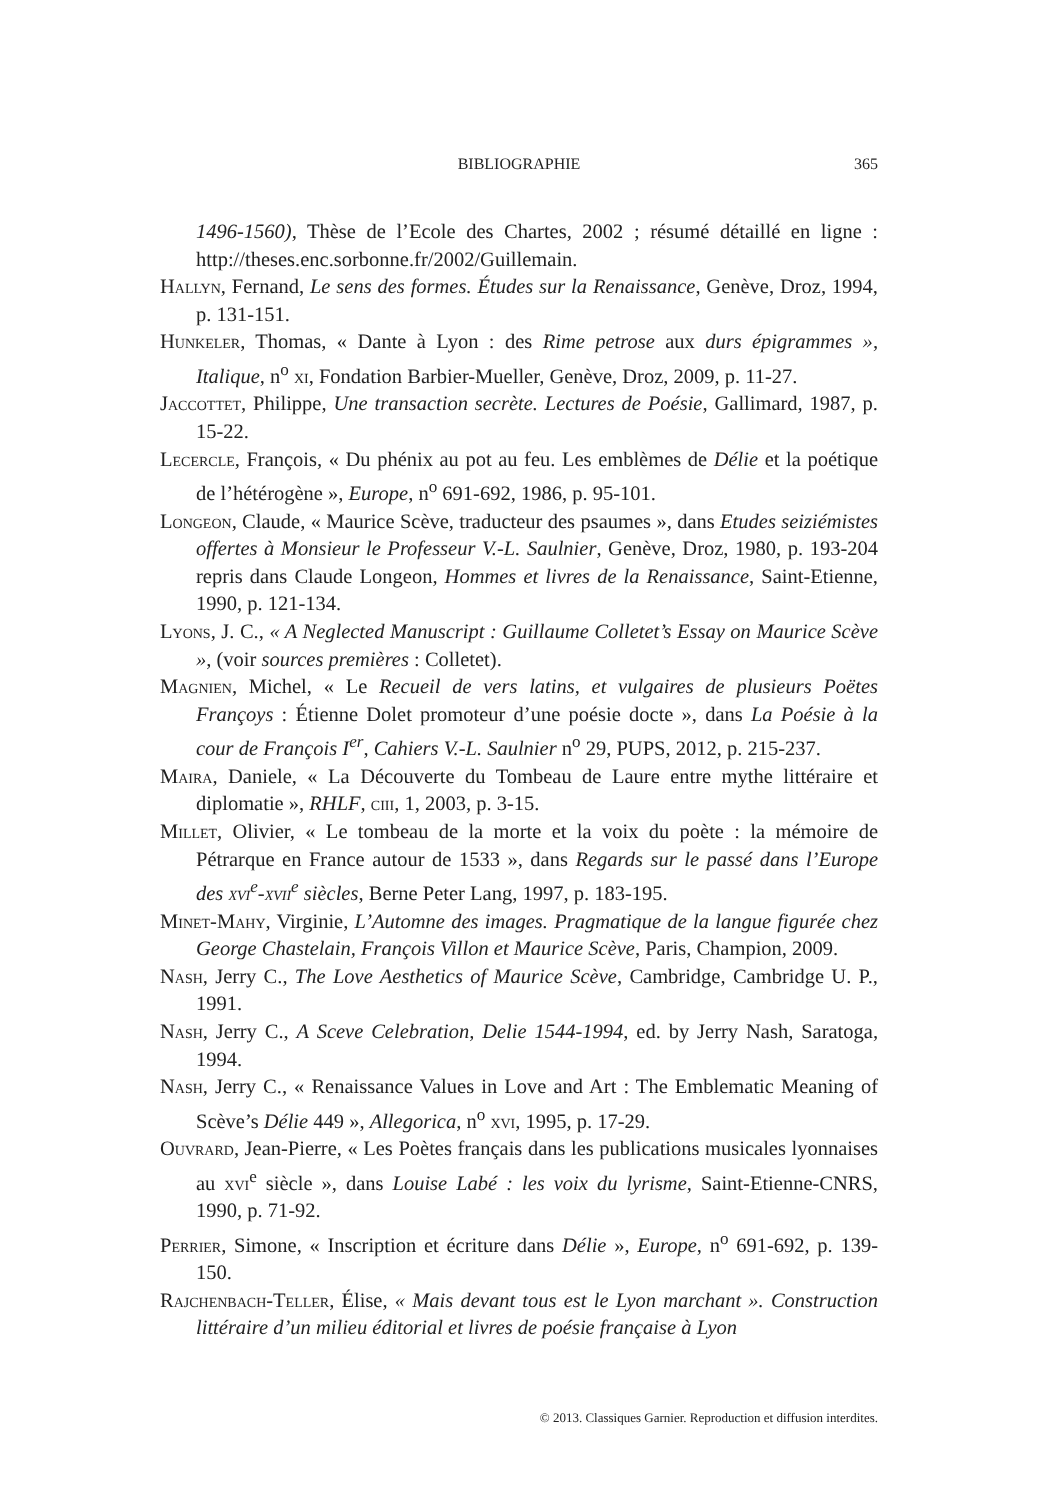BIBLIOGRAPHIE
365
1496-1560), Thèse de l’Ecole des Chartes, 2002 ; résumé détaillé en ligne : http://theses.enc.sorbonne.fr/2002/Guillemain.
Hallyn, Fernand, Le sens des formes. Études sur la Renaissance, Genève, Droz, 1994, p. 131-151.
Hunkeler, Thomas, « Dante à Lyon : des Rime petrose aux durs épigrammes », Italique, n<sup>o</sup> xi, Fondation Barbier-Mueller, Genève, Droz, 2009, p. 11-27.
Jaccottet, Philippe, Une transaction secrète. Lectures de Poésie, Gallimard, 1987, p. 15-22.
Lecercle, François, « Du phénix au pot au feu. Les emblèmes de Délie et la poétique de l’hétérogène », Europe, n<sup>o</sup> 691-692, 1986, p. 95-101.
Longeon, Claude, « Maurice Scève, traducteur des psaumes », dans Etudes seiziémistes offertes à Monsieur le Professeur V.-L. Saulnier, Genève, Droz, 1980, p. 193-204 repris dans Claude Longeon, Hommes et livres de la Renaissance, Saint-Etienne, 1990, p. 121-134.
Lyons, J. C., « A Neglected Manuscript : Guillaume Colletet’s Essay on Maurice Scève », (voir sources premières : Colletet).
Magnien, Michel, « Le Recueil de vers latins, et vulgaires de plusieurs Poëtes Françoys : Étienne Dolet promoteur d’une poésie docte », dans La Poésie à la cour de François I<sup>er</sup>, Cahiers V.-L. Saulnier n<sup>o</sup> 29, PUPS, 2012, p. 215-237.
Maira, Daniele, « La Découverte du Tombeau de Laure entre mythe littéraire et diplomatie », RHLF, ciii, 1, 2003, p. 3-15.
Millet, Olivier, « Le tombeau de la morte et la voix du poète : la mémoire de Pétrarque en France autour de 1533 », dans Regards sur le passé dans l’Europe des xvi<sup>e</sup>-xvii<sup>e</sup> siècles, Berne Peter Lang, 1997, p. 183-195.
Minet-Mahy, Virginie, L’Automne des images. Pragmatique de la langue figurée chez George Chastelain, François Villon et Maurice Scève, Paris, Champion, 2009.
Nash, Jerry C., The Love Aesthetics of Maurice Scève, Cambridge, Cambridge U. P., 1991.
Nash, Jerry C., A Sceve Celebration, Delie 1544-1994, ed. by Jerry Nash, Saratoga, 1994.
Nash, Jerry C., « Renaissance Values in Love and Art : The Emblematic Meaning of Scève’s Délie 449 », Allegorica, n<sup>o</sup> xvi, 1995, p. 17-29.
Ouvrard, Jean-Pierre, « Les Poètes français dans les publications musicales lyonnaises au xvi<sup>e</sup> siècle », dans Louise Labé : les voix du lyrisme, Saint-Etienne-CNRS, 1990, p. 71-92.
Perrier, Simone, « Inscription et écriture dans Délie », Europe, n<sup>o</sup> 691-692, p. 139-150.
Rajchenbach-Teller, Élise, « Mais devant tous est le Lyon marchant ». Construction littéraire d’un milieu éditorial et livres de poésie française à Lyon
© 2013. Classiques Garnier. Reproduction et diffusion interdites.